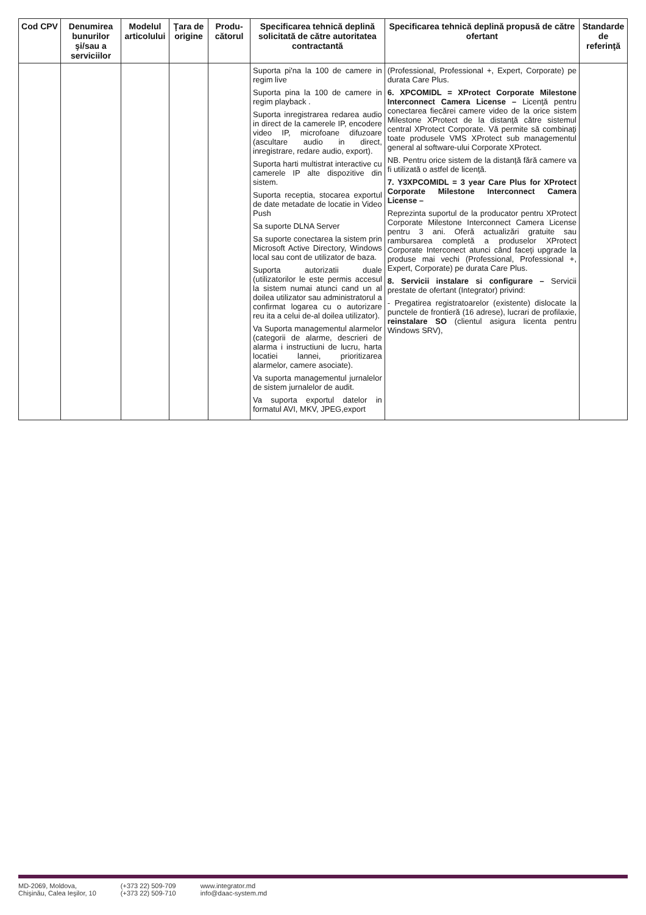| Cod CPV | Denumirea bunurilor şi/sau a serviciilor | Modelul articolului | Ţara de origine | Produ-cătorul | Specificarea tehnică deplină solicitată de către autoritatea contractantă | Specificarea tehnică deplină propusă de către ofertant | Standarde de referinţă |
| --- | --- | --- | --- | --- | --- | --- | --- |
| | | | | | Suporta pi'na la 100 de camere in regim live Suporta pina la 100 de camere in regim playback . Suporta inregistrarea redarea audio in direct de la camerele IP, encodere video IP, microfoane difuzoare (ascultare audio in direct, inregistrare, redare audio, export). Suporta harti multistrat interactive cu camerele IP alte dispozitive din sistem. Suporta receptia, stocarea exportul de date metadate de locatie in Video Push Sa suporte DLNA Server Sa suporte conectarea la sistem prin Microsoft Active Directory, Windows local sau cont de utilizator de baza. Suporta autorizatii duale (utilizatorilor le este permis accesul la sistem numai atunci cand un al doilea utilizator sau administratorul a confirmat logarea cu o autorizare reu ita a celui de-al doilea utilizator). Va Suporta managementul alarmelor (categorii de alarme, descrieri de alarma i instructiuni de lucru, harta locatiei lannei, prioritizarea alarmelor, camere asociate). Va suporta managementul jurnalelor de sistem jurnalelor de audit. Va suporta exportul datelor in formatul AVI, MKV, JPEG,export | (Professional, Professional +, Expert, Corporate) pe durata Care Plus. 6. XPCOMIDL = XProtect Corporate Milestone Interconnect Camera License – Licenţă pentru conectarea fiecărei camere video de la orice sistem Milestone XProtect de la distanţă către sistemul central XProtect Corporate. Vă permite să combinaţi toate produsele VMS XProtect sub managementul general al software-ului Corporate XProtect. NB. Pentru orice sistem de la distanţă fără camere va fi utilizată o astfel de licenţă. 7. Y3XPCOMIDL = 3 year Care Plus for XProtect Corporate Milestone Interconnect Camera License – Reprezinta suportul de la producator pentru XProtect Corporate Milestone Interconnect Camera License pentru 3 ani. Oferă actualizări gratuite sau rambursarea completă a produselor XProtect Corporate Interconect atunci când faceţi upgrade la produse mai vechi (Professional, Professional +, Expert, Corporate) pe durata Care Plus. 8. Servicii instalare si configurare – Servicii prestate de ofertant (Integrator) privind: - Pregatirea registratoarelor (existente) dislocate la punctele de frontieră (16 adrese), lucrari de profilaxie, reinstalare SO (clientul asigura licenta pentru Windows SRV), | |
MD-2069, Moldova,
Chişinău, Calea Ieşilor, 10
(+373 22) 509-709
(+373 22) 509-710
www.integrator.md
info@daac-system.md